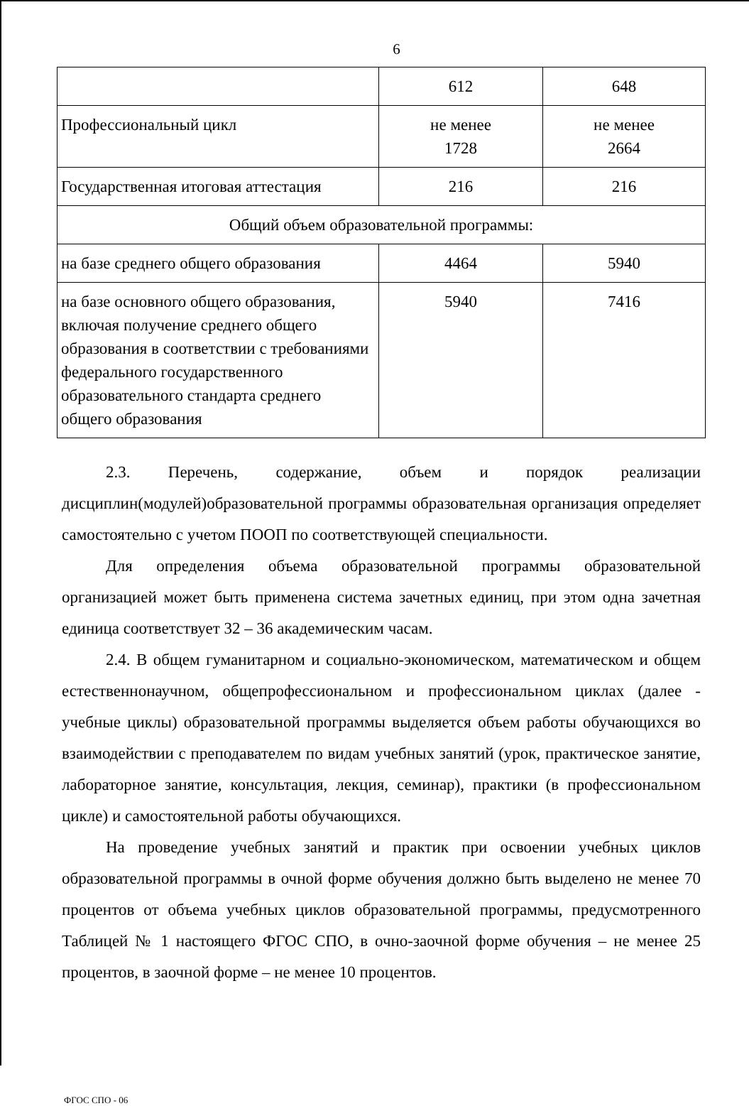6
| | 612 | 648 |
| Профессиональный цикл | не менее 1728 | не менее 2664 |
| Государственная итоговая аттестация | 216 | 216 |
| Общий объем образовательной программы: | | |
| на базе среднего общего образования | 4464 | 5940 |
| на базе основного общего образования, включая получение среднего общего образования в соответствии с требованиями федерального государственного образовательного стандарта среднего общего образования | 5940 | 7416 |
2.3. Перечень, содержание, объем и порядок реализации дисциплин(модулей)образовательной программы образовательная организация определяет самостоятельно с учетом ПООП по соответствующей специальности.
Для определения объема образовательной программы образовательной организацией может быть применена система зачетных единиц, при этом одна зачетная единица соответствует 32 – 36 академическим часам.
2.4. В общем гуманитарном и социально-экономическом, математическом и общем естественнонаучном, общепрофессиональном и профессиональном циклах (далее - учебные циклы) образовательной программы выделяется объем работы обучающихся во взаимодействии с преподавателем по видам учебных занятий (урок, практическое занятие, лабораторное занятие, консультация, лекция, семинар), практики (в профессиональном цикле) и самостоятельной работы обучающихся.
На проведение учебных занятий и практик при освоении учебных циклов образовательной программы в очной форме обучения должно быть выделено не менее 70 процентов от объема учебных циклов образовательной программы, предусмотренного Таблицей № 1 настоящего ФГОС СПО, в очно-заочной форме обучения – не менее 25 процентов, в заочной форме – не менее 10 процентов.
ФГОС СПО - 06